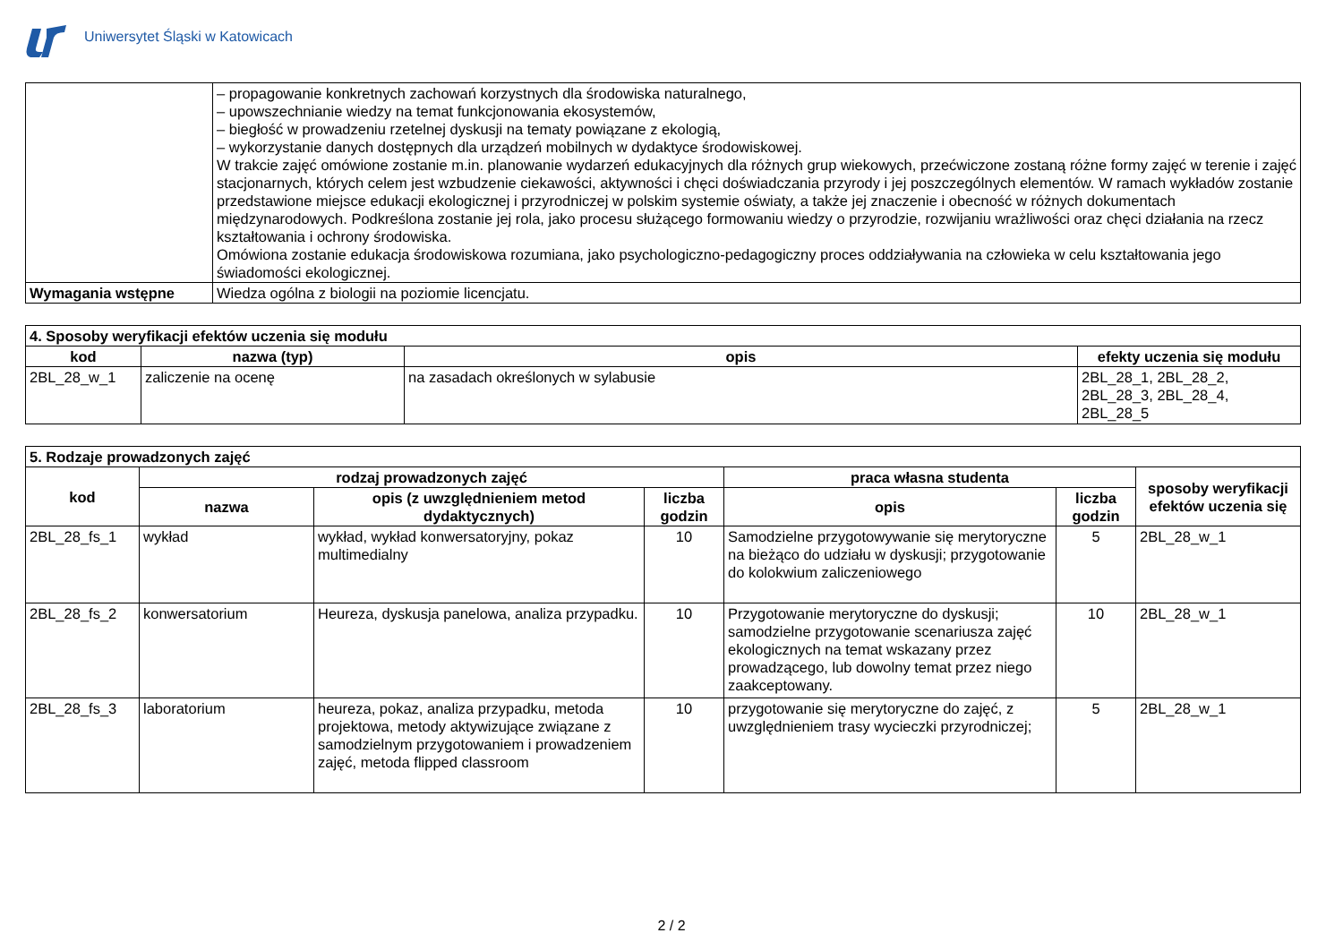Uniwersytet Śląski w Katowicach
| | – propagowanie konkretnych zachowań korzystnych dla środowiska naturalnego, – upowszechnianie wiedzy na temat funkcjonowania ekosystemów, – biegłość w prowadzeniu rzetelnej dyskusji na tematy powiązane z ekologią, – wykorzystanie danych dostępnych dla urządzeń mobilnych w dydaktyce środowiskowej. W trakcie zajęć omówione zostanie m.in. planowanie wydarzeń edukacyjnych dla różnych grup wiekowych, przećwiczone zostaną różne formy zajęć w terenie i zajęć stacjonarnych, których celem jest wzbudzenie ciekawości, aktywności i chęci doświadczania przyrody i jej poszczególnych elementów. W ramach wykładów zostanie przedstawione miejsce edukacji ekologicznej i przyrodniczej w polskim systemie oświaty, a także jej znaczenie i obecność w różnych dokumentach międzynarodowych. Podkreślona zostanie jej rola, jako procesu służącego formowaniu wiedzy o przyrodzie, rozwijaniu wrażliwości oraz chęci działania na rzecz kształtowania i ochrony środowiska. Omówiona zostanie edukacja środowiskowa rozumiana, jako psychologiczno-pedagogiczny proces oddziaływania na człowieka w celu kształtowania jego świadomości ekologicznej. |
| Wymagania wstępne | Wiedza ogólna z biologii na poziomie licencjatu. |
| 4. Sposoby weryfikacji efektów uczenia się modułu | | | |
| kod | nazwa (typ) | opis | efekty uczenia się modułu |
| 2BL_28_w_1 | zaliczenie na ocenę | na zasadach określonych w sylabusie | 2BL_28_1, 2BL_28_2, 2BL_28_3, 2BL_28_4, 2BL_28_5 |
| 5. Rodzaje prowadzonych zajęć | | | | | | |
| kod | rodzaj prowadzonych zajęć | | | praca własna studenta | | sposoby weryfikacji efektów uczenia się |
| | nazwa | opis (z uwzględnieniem metod dydaktycznych) | liczba godzin | opis | liczba godzin | |
| 2BL_28_fs_1 | wykład | wykład, wykład konwersatoryjny, pokaz multimedialny | 10 | Samodzielne przygotowywanie się merytoryczne na bieżąco do udziału w dyskusji; przygotowanie do kolokwium zaliczeniowego | 5 | 2BL_28_w_1 |
| 2BL_28_fs_2 | konwersatorium | Heureza, dyskusja panelowa, analiza przypadku. | 10 | Przygotowanie merytoryczne do dyskusji; samodzielne przygotowanie scenariusza zajęć ekologicznych na temat wskazany przez prowadzącego, lub dowolny temat przez niego zaakceptowany. | 10 | 2BL_28_w_1 |
| 2BL_28_fs_3 | laboratorium | heureza, pokaz, analiza przypadku, metoda projektowa, metody aktywizujące związane z samodzielnym przygotowaniem i prowadzeniem zajęć, metoda flipped classroom | 10 | przygotowanie się merytoryczne do zajęć, z uwzględnieniem trasy wycieczki przyrodniczej; | 5 | 2BL_28_w_1 |
2 / 2